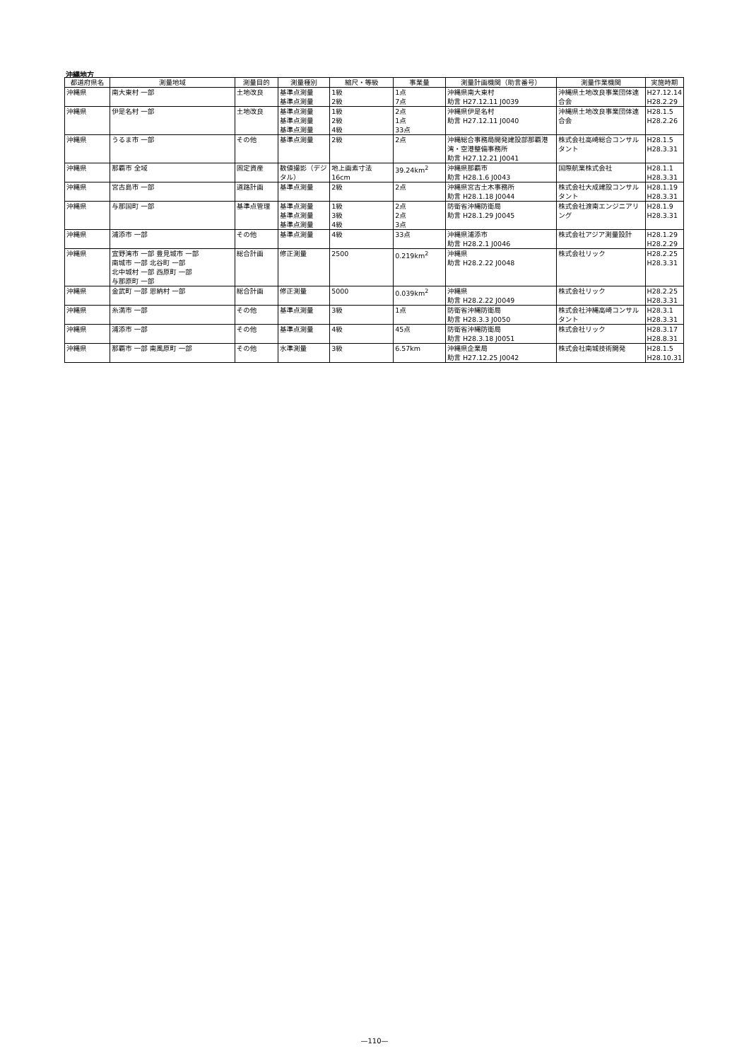沖縄地方
| 都道府県名 | 測量地域 | 測量目的 | 測量種別 | 縮尺・等級 | 事業量 | 測量計画機関（助言番号） | 測量作業機関 | 実施時期 |
| --- | --- | --- | --- | --- | --- | --- | --- | --- |
| 沖縄県 | 南大東村 一部 | 土地改良 | 基準点測量 基準点測量 | 1級 2級 | 1点 7点 | 沖縄県南大東村 助言 H27.12.11 J0039 | 沖縄県土地改良事業団体連合会 | H27.12.14 H28.2.29 |
| 沖縄県 | 伊是名村 一部 | 土地改良 | 基準点測量 基準点測量 基準点測量 | 1級 2級 4級 | 2点 1点 33点 | 沖縄県伊是名村 助言 H27.12.11 J0040 | 沖縄県土地改良事業団体連合会 | H28.1.5 H28.2.26 |
| 沖縄県 | うるま市 一部 | その他 | 基準点測量 | 2級 | 2点 | 沖縄総合事務局開発建設部那覇港湾・空港整備事務所 助言 H27.12.21 J0041 | 株式会社高崎総合コンサルタント | H28.1.5 H28.3.31 |
| 沖縄県 | 那覇市 全域 | 固定資産 | 数値撮影（デジタル） | 地上画素寸法 16cm | 39.24km<sup>2</sup> | 沖縄県那覇市 助言 H28.1.6 J0043 | 国際航業株式会社 | H28.1.1 H28.3.31 |
| 沖縄県 | 宮古島市 一部 | 道路計画 | 基準点測量 | 2級 | 2点 | 沖縄県宮古土木事務所 助言 H28.1.18 J0044 | 株式会社大成建設コンサルタント | H28.1.19 H28.3.31 |
| 沖縄県 | 与那国町 一部 | 基準点管理 | 基準点測量 基準点測量 基準点測量 | 1級 3級 4級 | 2点 2点 3点 | 防衛省沖縄防衛局 助言 H28.1.29 J0045 | 株式会社渡南エンジニアリング | H28.1.9 H28.3.31 |
| 沖縄県 | 浦添市 一部 | その他 | 基準点測量 | 4級 | 33点 | 沖縄県浦添市 助言 H28.2.1 J0046 | 株式会社アジア測量設計 | H28.1.29 H28.2.29 |
| 沖縄県 | 宜野湾市 一部 豊見城市 一部 南城市 一部 北谷町 一部 北中城村 一部 西原町 一部 与那原町 一部 | 総合計画 | 修正測量 | 2500 | 0.219km<sup>2</sup> | 沖縄県 助言 H28.2.22 J0048 | 株式会社リック | H28.2.25 H28.3.31 |
| 沖縄県 | 金武町 一部 恩納村 一部 | 総合計画 | 修正測量 | 5000 | 0.039km<sup>2</sup> | 沖縄県 助言 H28.2.22 J0049 | 株式会社リック | H28.2.25 H28.3.31 |
| 沖縄県 | 糸満市 一部 | その他 | 基準点測量 | 3級 | 1点 | 防衛省沖縄防衛局 助言 H28.3.3 J0050 | 株式会社沖縄高崎コンサルタント | H28.3.1 H28.3.31 |
| 沖縄県 | 浦添市 一部 | その他 | 基準点測量 | 4級 | 45点 | 防衛省沖縄防衛局 助言 H28.3.18 J0051 | 株式会社リック | H28.3.17 H28.8.31 |
| 沖縄県 | 那覇市 一部 南風原町 一部 | その他 | 水準測量 | 3級 | 6.57km | 沖縄県企業局 助言 H27.12.25 J0042 | 株式会社南城技術開発 | H28.1.5 H28.10.31 |
—110—